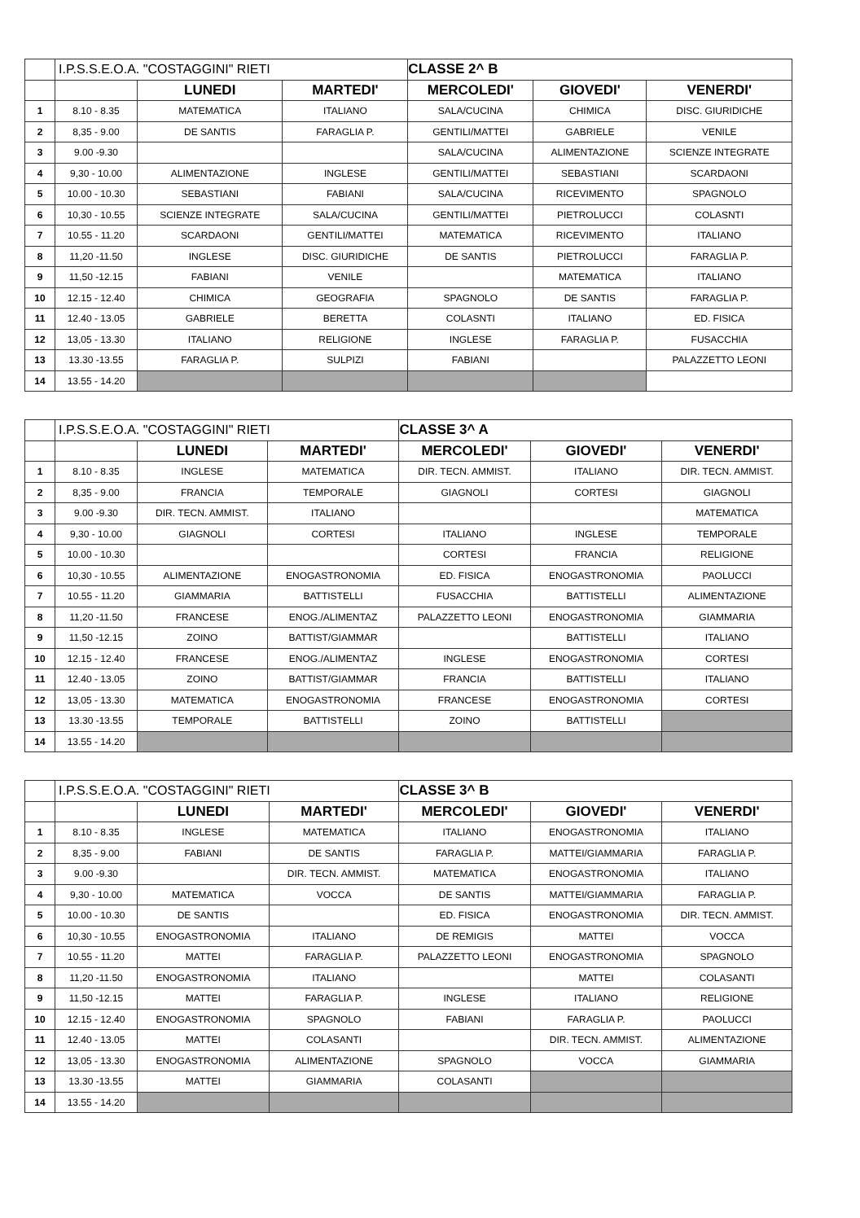| | I.P.S.S.E.O.A. "COSTAGGINI" RIETI | | | CLASSE 2^ B | | |
| | | LUNEDI | MARTEDI' | MERCOLEDI' | GIOVEDI' | VENERDI' |
| 1 | 8.10 - 8.35 | MATEMATICA | ITALIANO | SALA/CUCINA | CHIMICA | DISC. GIURIDICHE |
| 2 | 8,35 - 9.00 | DE SANTIS | FARAGLIA P. | GENTILI/MATTEI | GABRIELE | VENILE |
| 3 | 9.00 -9.30 | | | SALA/CUCINA | ALIMENTAZIONE | SCIENZE INTEGRATE |
| 4 | 9,30 - 10.00 | ALIMENTAZIONE | INGLESE | GENTILI/MATTEI | SEBASTIANI | SCARDAONI |
| 5 | 10.00 - 10.30 | SEBASTIANI | FABIANI | SALA/CUCINA | RICEVIMENTO | SPAGNOLO |
| 6 | 10,30 - 10.55 | SCIENZE INTEGRATE | SALA/CUCINA | GENTILI/MATTEI | PIETROLUCCI | COLASNTI |
| 7 | 10.55 - 11.20 | SCARDAONI | GENTILI/MATTEI | MATEMATICA | RICEVIMENTO | ITALIANO |
| 8 | 11,20 -11.50 | INGLESE | DISC. GIURIDICHE | DE SANTIS | PIETROLUCCI | FARAGLIA P. |
| 9 | 11,50 -12.15 | FABIANI | VENILE | | MATEMATICA | ITALIANO |
| 10 | 12.15 - 12.40 | CHIMICA | GEOGRAFIA | SPAGNOLO | DE SANTIS | FARAGLIA P. |
| 11 | 12.40 - 13.05 | GABRIELE | BERETTA | COLASNTI | ITALIANO | ED. FISICA |
| 12 | 13,05 - 13.30 | ITALIANO | RELIGIONE | INGLESE | FARAGLIA P. | FUSACCHIA |
| 13 | 13.30 -13.55 | FARAGLIA P. | SULPIZI | FABIANI | | PALAZZETTO LEONI |
| 14 | 13.55 - 14.20 | | | | | |
| | I.P.S.S.E.O.A. "COSTAGGINI" RIETI | | | CLASSE 3^ A | | |
| | | LUNEDI | MARTEDI' | MERCOLEDI' | GIOVEDI' | VENERDI' |
| 1 | 8.10 - 8.35 | INGLESE | MATEMATICA | DIR. TECN. AMMIST. | ITALIANO | DIR. TECN. AMMIST. |
| 2 | 8,35 - 9.00 | FRANCIA | TEMPORALE | GIAGNOLI | CORTESI | GIAGNOLI |
| 3 | 9.00 -9.30 | DIR. TECN. AMMIST. | ITALIANO | | | MATEMATICA |
| 4 | 9,30 - 10.00 | GIAGNOLI | CORTESI | ITALIANO | INGLESE | TEMPORALE |
| 5 | 10.00 - 10.30 | | | CORTESI | FRANCIA | RELIGIONE |
| 6 | 10,30 - 10.55 | ALIMENTAZIONE | ENOGASTRONOMIA | ED. FISICA | ENOGASTRONOMIA | PAOLUCCI |
| 7 | 10.55 - 11.20 | GIAMMARIA | BATTISTELLI | FUSACCHIA | BATTISTELLI | ALIMENTAZIONE |
| 8 | 11,20 -11.50 | FRANCESE | ENOG./ALIMENTAZ | PALAZZETTO LEONI | ENOGASTRONOMIA | GIAMMARIA |
| 9 | 11,50 -12.15 | ZOINO | BATTIST/GIAMMAR | | BATTISTELLI | ITALIANO |
| 10 | 12.15 - 12.40 | FRANCESE | ENOG./ALIMENTAZ | INGLESE | ENOGASTRONOMIA | CORTESI |
| 11 | 12.40 - 13.05 | ZOINO | BATTIST/GIAMMAR | FRANCIA | BATTISTELLI | ITALIANO |
| 12 | 13,05 - 13.30 | MATEMATICA | ENOGASTRONOMIA | FRANCESE | ENOGASTRONOMIA | CORTESI |
| 13 | 13.30 -13.55 | TEMPORALE | BATTISTELLI | ZOINO | BATTISTELLI | |
| 14 | 13.55 - 14.20 | | | | | |
| | I.P.S.S.E.O.A. "COSTAGGINI" RIETI | | | CLASSE 3^ B | | |
| | | LUNEDI | MARTEDI' | MERCOLEDI' | GIOVEDI' | VENERDI' |
| 1 | 8.10 - 8.35 | INGLESE | MATEMATICA | ITALIANO | ENOGASTRONOMIA | ITALIANO |
| 2 | 8,35 - 9.00 | FABIANI | DE SANTIS | FARAGLIA P. | MATTEI/GIAMMARIA | FARAGLIA P. |
| 3 | 9.00 -9.30 | | DIR. TECN. AMMIST. | MATEMATICA | ENOGASTRONOMIA | ITALIANO |
| 4 | 9,30 - 10.00 | MATEMATICA | VOCCA | DE SANTIS | MATTEI/GIAMMARIA | FARAGLIA P. |
| 5 | 10.00 - 10.30 | DE SANTIS | | ED. FISICA | ENOGASTRONOMIA | DIR. TECN. AMMIST. |
| 6 | 10,30 - 10.55 | ENOGASTRONOMIA | ITALIANO | DE REMIGIS | MATTEI | VOCCA |
| 7 | 10.55 - 11.20 | MATTEI | FARAGLIA P. | PALAZZETTO LEONI | ENOGASTRONOMIA | SPAGNOLO |
| 8 | 11,20 -11.50 | ENOGASTRONOMIA | ITALIANO | | MATTEI | COLASANTI |
| 9 | 11,50 -12.15 | MATTEI | FARAGLIA P. | INGLESE | ITALIANO | RELIGIONE |
| 10 | 12.15 - 12.40 | ENOGASTRONOMIA | SPAGNOLO | FABIANI | FARAGLIA P. | PAOLUCCI |
| 11 | 12.40 - 13.05 | MATTEI | COLASANTI | | DIR. TECN. AMMIST. | ALIMENTAZIONE |
| 12 | 13,05 - 13.30 | ENOGASTRONOMIA | ALIMENTAZIONE | SPAGNOLO | VOCCA | GIAMMARIA |
| 13 | 13.30 -13.55 | MATTEI | GIAMMARIA | COLASANTI | | |
| 14 | 13.55 - 14.20 | | | | | |